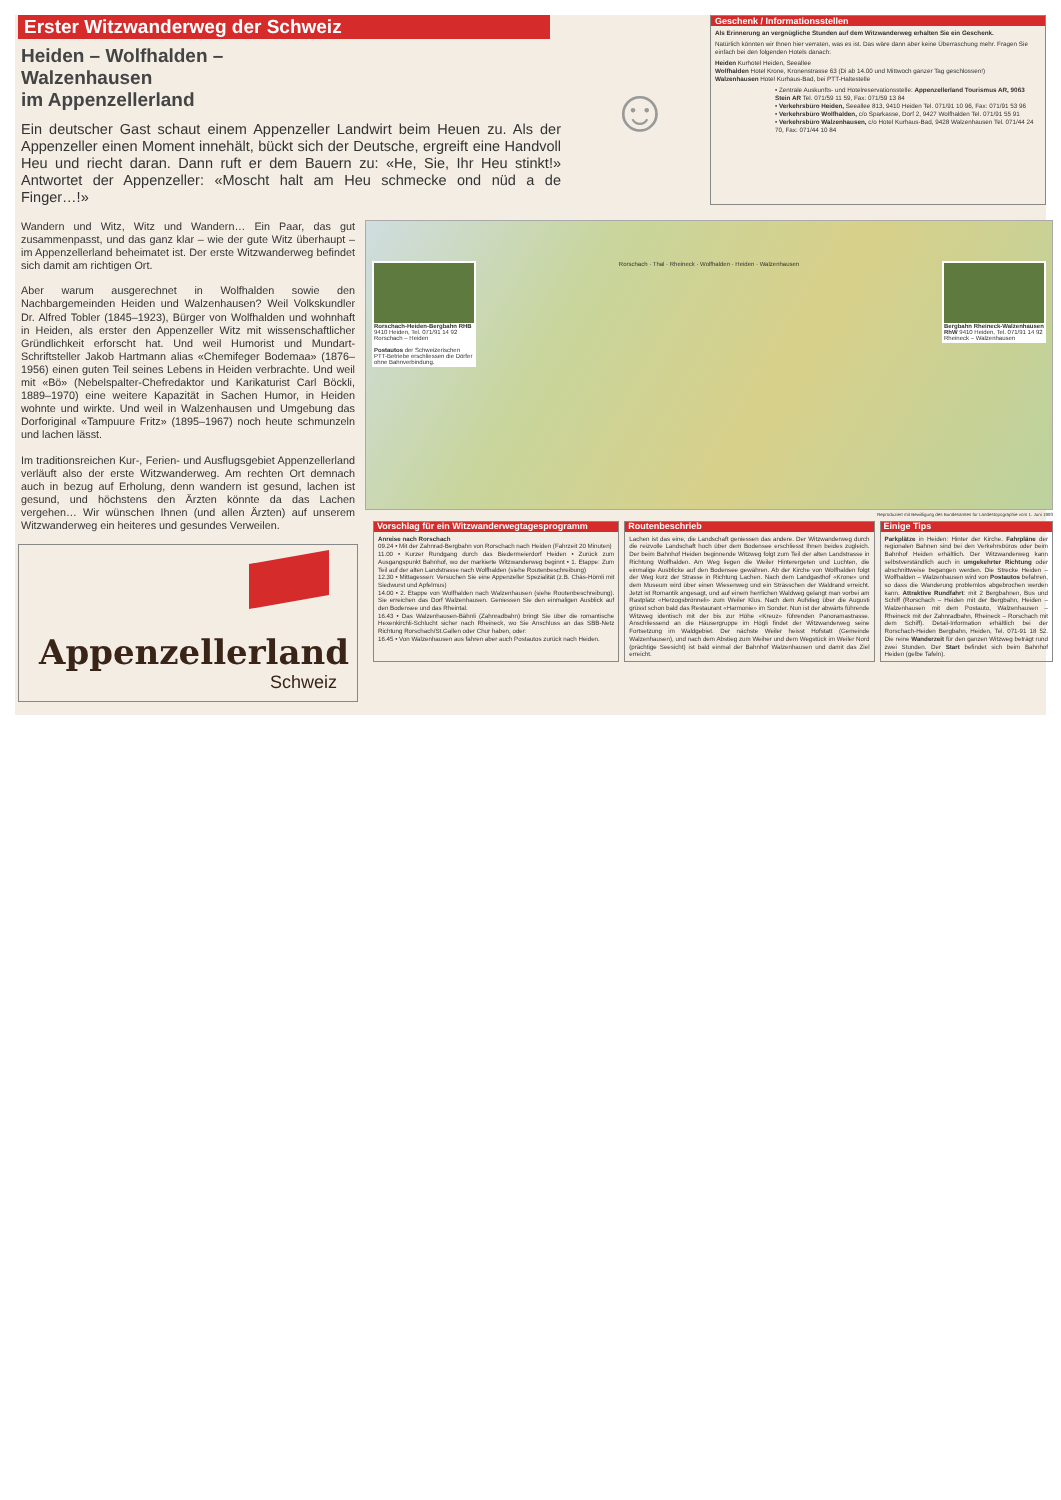Erster Witzwanderweg der Schweiz
Heiden – Wolfhalden – Walzenhausen
im Appenzellerland
Ein deutscher Gast schaut einem Appenzeller Landwirt beim Heuen zu. Als der Appenzeller einen Moment innehält, bückt sich der Deutsche, ergreift eine Handvoll Heu und riecht daran. Dann ruft er dem Bauern zu: «He, Sie, Ihr Heu stinkt!» Antwortet der Appenzeller: «Moscht halt am Heu schmecke ond nüd a de Finger…!»
Wandern und Witz, Witz und Wandern… Ein Paar, das gut zusammenpasst, und das ganz klar – wie der gute Witz überhaupt – im Appenzellerland beheimatet ist. Der erste Witzwanderweg befindet sich damit am richtigen Ort.
Aber warum ausgerechnet in Wolfhalden sowie den Nachbargemeinden Heiden und Walzenhausen? Weil Volkskundler Dr. Alfred Tobler (1845–1923), Bürger von Wolfhalden und wohnhaft in Heiden, als erster den Appenzeller Witz mit wissenschaftlicher Gründlichkeit erforscht hat. Und weil Humorist und Mundart-Schriftsteller Jakob Hartmann alias «Chemifeger Bodemaa» (1876–1956) einen guten Teil seines Lebens in Heiden verbrachte. Und weil mit «Bö» (Nebelspalter-Chefredaktor und Karikaturist Carl Böckli, 1889–1970) eine weitere Kapazität in Sachen Humor, in Heiden wohnte und wirkte. Und weil in Walzenhausen und Umgebung das Dorforiginal «Tampuure Fritz» (1895–1967) noch heute schmunzeln und lachen lässt.
Im traditionsreichen Kur-, Ferien- und Ausflugsgebiet Appenzellerland verläuft also der erste Witzwanderweg. Am rechten Ort demnach auch in bezug auf Erholung, denn wandern ist gesund, lachen ist gesund, und höchstens den Ärzten könnte da das Lachen vergehen… Wir wünschen Ihnen (und allen Ärzten) auf unserem Witzwanderweg ein heiteres und gesundes Verweilen.
Appenzellerland
Schweiz
☺
Geschenk / Informationsstellen
Als Erinnerung an vergnügliche Stunden auf dem Witzwanderweg erhalten Sie ein Geschenk.
Natürlich könnten wir Ihnen hier verraten, was es ist. Das wäre dann aber keine Überraschung mehr. Fragen Sie einfach bei den folgenden Hotels danach:
Heiden Kurhotel Heiden, Seeallee
Wolfhalden Hotel Krone, Kronenstrasse 63 (Di ab 14.00 und Mittwoch ganzer Tag geschlossen!)
Walzenhausen Hotel Kurhaus-Bad, bei PTT-Haltestelle
• Zentrale Auskunfts- und Hotelreservationsstelle: Appenzellerland Tourismus AR, 9063 Stein AR Tel. 071/59 11 59, Fax: 071/59 13 84
• Verkehrsbüro Heiden, Seeallee 813, 9410 Heiden Tel. 071/91 10 96, Fax: 071/91 53 96
• Verkehrsbüro Wolfhalden, c/o Sparkasse, Dorf 2, 9427 Wolfhalden Tel. 071/91 55 91
• Verkehrsbüro Walzenhausen, c/o Hotel Kurhaus-Bad, 9428 Walzenhausen Tel. 071/44 24 70, Fax: 071/44 10 84
Rorschach-Heiden-Bergbahn RHB 9410 Heiden, Tel. 071/91 14 92 Rorschach – Heiden
Postautos der Schweizerischen PTT-Betriebe erschliessen die Dörfer ohne Bahnverbindung.
Rorschach · Thal · Rheineck · Wolfhalden · Heiden · Walzenhausen
Bergbahn Rheineck-Walzenhausen RhW 9410 Heiden, Tel. 071/91 14 92 Rheineck – Walzenhausen
Reproduziert mit Bewilligung des Bundesamtes für Landestopographie vom 1. Juni 1993
Vorschlag für ein Witzwanderwegtagesprogramm
Anreise nach Rorschach
09.24 • Mit der Zahnrad-Bergbahn von Rorschach nach Heiden (Fahrzeit 20 Minuten)
11.00 • Kurzer Rundgang durch das Biedermeierdorf Heiden • Zurück zum Ausgangspunkt Bahnhof, wo der markierte Witzwanderweg beginnt • 1. Etappe: Zum Teil auf der alten Landstrasse nach Wolfhalden (siehe Routenbeschreibung)
12.30 • Mittagessen: Versuchen Sie eine Appenzeller Spezialität (z.B. Chäs-Hörnli mit Siedwurst und Apfelmus)
14.00 • 2. Etappe von Wolfhalden nach Walzenhausen (siehe Routenbeschreibung). Sie erreichen das Dorf Walzenhausen. Geniessen Sie den einmaligen Ausblick auf den Bodensee und das Rheintal.
16.43 • Das Walzenhausen-Bähnli (Zahnradbahn) bringt Sie über die romantische Hexenkirchli-Schlucht sicher nach Rheineck, wo Sie Anschluss an das SBB-Netz Richtung Rorschach/St.Gallen oder Chur haben, oder:
16.45 • Von Walzenhausen aus fahren aber auch Postautos zurück nach Heiden.
Routenbeschrieb
Lachen ist das eine, die Landschaft geniessen das andere. Der Witzwanderweg durch die reizvolle Landschaft hoch über dem Bodensee erschliesst Ihnen beides zugleich. Der beim Bahnhof Heiden beginnende Witzweg folgt zum Teil der alten Landstrasse in Richtung Wolfhalden. Am Weg liegen die Weiler Hinterergeten und Luchten, die einmalige Ausblicke auf den Bodensee gewähren. Ab der Kirche von Wolfhalden folgt der Weg kurz der Strasse in Richtung Lachen. Nach dem Landgasthof «Krone» und dem Museum wird über einen Wiesenweg und ein Strässchen der Waldrand erreicht. Jetzt ist Romantik angesagt, und auf einem herrlichen Waldweg gelangt man vorbei am Rastplatz «Herzogsbrönneli» zum Weiler Klus. Nach dem Aufstieg über die Augusti grüsst schon bald das Restaurant «Harmonie» im Sonder. Nun ist der abwärts führende Witzweg identisch mit der bis zur Höhe «Kreuz» führenden Panoramastrasse. Anschliessend an die Häusergruppe im Högli findet der Witzwanderweg seine Fortsetzung im Waldgebiet. Der nächste Weiler heisst Hofstatt (Gemeinde Walzenhausen), und nach dem Abstieg zum Weiher und dem Wegstück im Weiler Nord (prächtige Seesicht) ist bald einmal der Bahnhof Walzenhausen und damit das Ziel erreicht.
Einige Tips
Parkplätze in Heiden: Hinter der Kirche. Fahrpläne der regionalen Bahnen sind bei den Verkehrsbüros oder beim Bahnhof Heiden erhältlich. Der Witzwanderweg kann selbstverständlich auch in umgekehrter Richtung oder abschnittweise begangen werden. Die Strecke Heiden – Wolfhalden – Walzenhausen wird von Postautos befahren, so dass die Wanderung problemlos abgebrochen werden kann. Attraktive Rundfahrt: mit 2 Bergbahnen, Bus und Schiff (Rorschach – Heiden mit der Bergbahn, Heiden – Walzenhausen mit dem Postauto, Walzenhausen – Rheineck mit der Zahnradbahn, Rheineck – Rorschach mit dem Schiff). Detail-Information erhältlich bei der Rorschach-Heiden Bergbahn, Heiden, Tel. 071-91 18 52. Die reine Wanderzeit für den ganzen Witzweg beträgt rund zwei Stunden. Der Start befindet sich beim Bahnhof Heiden (gelbe Tafeln).